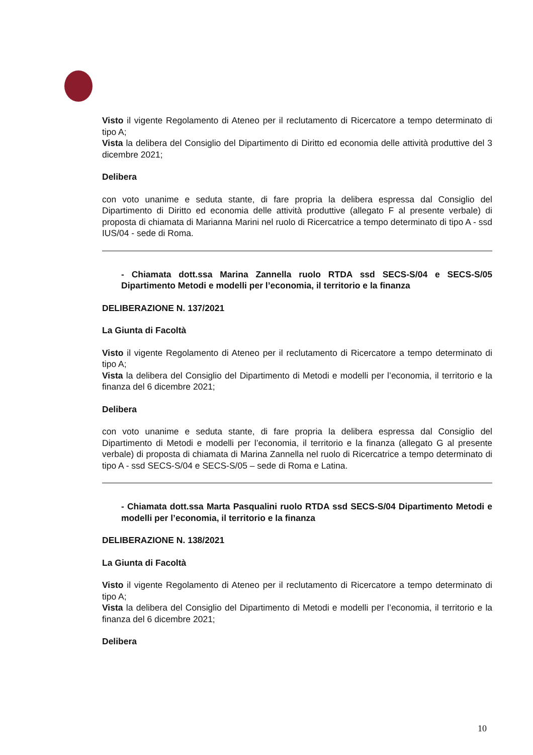Visto il vigente Regolamento di Ateneo per il reclutamento di Ricercatore a tempo determinato di tipo A;
Vista la delibera del Consiglio del Dipartimento di Diritto ed economia delle attività produttive del 3 dicembre 2021;
Delibera
con voto unanime e seduta stante, di fare propria la delibera espressa dal Consiglio del Dipartimento di Diritto ed economia delle attività produttive (allegato F al presente verbale) di proposta di chiamata di Marianna Marini nel ruolo di Ricercatrice a tempo determinato di tipo A - ssd IUS/04 - sede di Roma.
- Chiamata dott.ssa Marina Zannella ruolo RTDA ssd SECS-S/04 e SECS-S/05 Dipartimento Metodi e modelli per l’economia, il territorio e la finanza
DELIBERAZIONE N. 137/2021
La Giunta di Facoltà
Visto il vigente Regolamento di Ateneo per il reclutamento di Ricercatore a tempo determinato di tipo A;
Vista la delibera del Consiglio del Dipartimento di Metodi e modelli per l’economia, il territorio e la finanza del 6 dicembre 2021;
Delibera
con voto unanime e seduta stante, di fare propria la delibera espressa dal Consiglio del Dipartimento di Metodi e modelli per l’economia, il territorio e la finanza (allegato G al presente verbale) di proposta di chiamata di Marina Zannella nel ruolo di Ricercatrice a tempo determinato di tipo A - ssd SECS-S/04 e SECS-S/05 – sede di Roma e Latina.
- Chiamata dott.ssa Marta Pasqualini ruolo RTDA ssd SECS-S/04 Dipartimento Metodi e modelli per l’economia, il territorio e la finanza
DELIBERAZIONE N. 138/2021
La Giunta di Facoltà
Visto il vigente Regolamento di Ateneo per il reclutamento di Ricercatore a tempo determinato di tipo A;
Vista la delibera del Consiglio del Dipartimento di Metodi e modelli per l’economia, il territorio e la finanza del 6 dicembre 2021;
Delibera
10